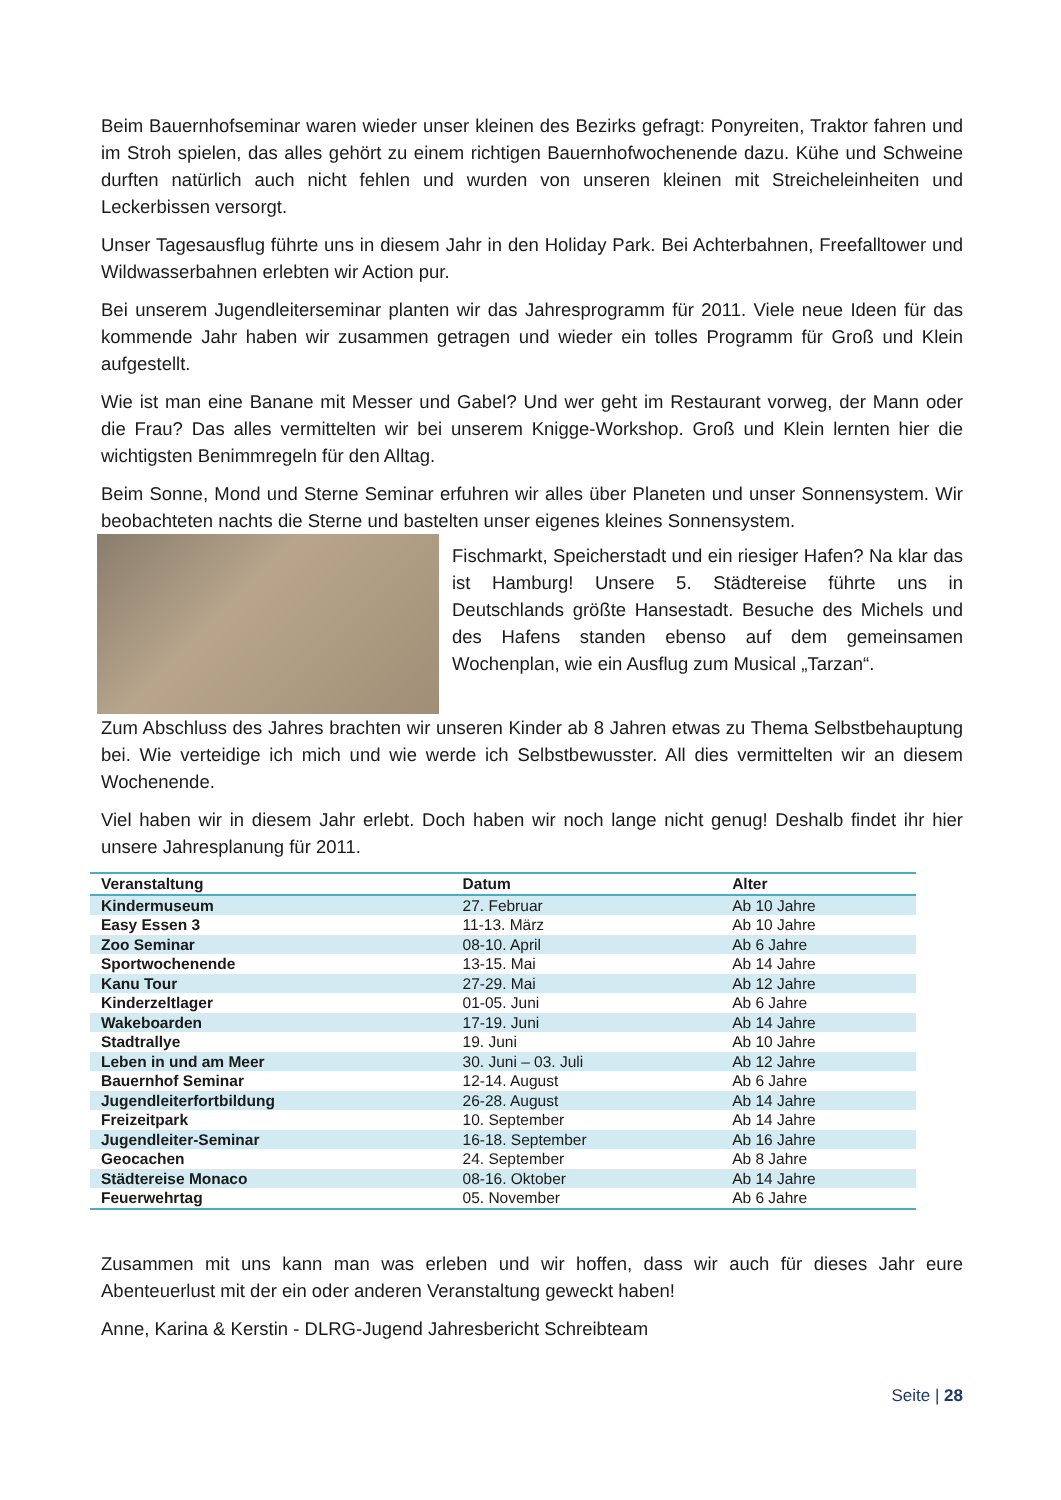Beim Bauernhofseminar waren wieder unser kleinen des Bezirks gefragt: Ponyreiten, Traktor fahren und im Stroh spielen, das alles gehört zu einem richtigen Bauernhofwochenende dazu. Kühe und Schweine durften natürlich auch nicht fehlen und wurden von unseren kleinen mit Streicheleinheiten und Leckerbissen versorgt.
Unser Tagesausflug führte uns in diesem Jahr in den Holiday Park. Bei Achterbahnen, Freefalltower und Wildwasserbahnen erlebten wir Action pur.
Bei unserem Jugendleiterseminar planten wir das Jahresprogramm für 2011. Viele neue Ideen für das kommende Jahr haben wir zusammen getragen und wieder ein tolles Programm für Groß und Klein aufgestellt.
Wie ist man eine Banane mit Messer und Gabel? Und wer geht im Restaurant vorweg, der Mann oder die Frau? Das alles vermittelten wir bei unserem Knigge-Workshop. Groß und Klein lernten hier die wichtigsten Benimmregeln für den Alltag.
Beim Sonne, Mond und Sterne Seminar erfuhren wir alles über Planeten und unser Sonnensystem. Wir beobachteten nachts die Sterne und bastelten unser eigenes kleines Sonnensystem.
Fischmarkt, Speicherstadt und ein riesiger Hafen? Na klar das ist Hamburg! Unsere 5. Städtereise führte uns in Deutschlands größte Hansestadt. Besuche des Michels und des Hafens standen ebenso auf dem gemeinsamen Wochenplan, wie ein Ausflug zum Musical „Tarzan“.
Zum Abschluss des Jahres brachten wir unseren Kinder ab 8 Jahren etwas zu Thema Selbstbehauptung bei. Wie verteidige ich mich und wie werde ich Selbstbewusster. All dies vermittelten wir an diesem Wochenende.
Viel haben wir in diesem Jahr erlebt. Doch haben wir noch lange nicht genug! Deshalb findet ihr hier unsere Jahresplanung für 2011.
| Veranstaltung | Datum | Alter |
| --- | --- | --- |
| Kindermuseum | 27. Februar | Ab 10 Jahre |
| Easy Essen 3 | 11-13. März | Ab 10 Jahre |
| Zoo Seminar | 08-10. April | Ab 6 Jahre |
| Sportwochenende | 13-15. Mai | Ab 14 Jahre |
| Kanu Tour | 27-29. Mai | Ab 12 Jahre |
| Kinderzeltlager | 01-05. Juni | Ab 6 Jahre |
| Wakeboarden | 17-19. Juni | Ab 14 Jahre |
| Stadtrallye | 19. Juni | Ab 10 Jahre |
| Leben in und am Meer | 30. Juni – 03. Juli | Ab 12 Jahre |
| Bauernhof Seminar | 12-14. August | Ab 6 Jahre |
| Jugendleiterfortbildung | 26-28. August | Ab 14 Jahre |
| Freizeitpark | 10. September | Ab 14 Jahre |
| Jugendleiter-Seminar | 16-18. September | Ab 16 Jahre |
| Geocachen | 24. September | Ab 8 Jahre |
| Städtereise Monaco | 08-16. Oktober | Ab 14 Jahre |
| Feuerwehrtag | 05. November | Ab 6 Jahre |
Zusammen mit uns kann man was erleben und wir hoffen, dass wir auch für dieses Jahr eure Abenteuerlust mit der ein oder anderen Veranstaltung geweckt haben!
Anne, Karina & Kerstin - DLRG-Jugend Jahresbericht Schreibteam
Seite | 28